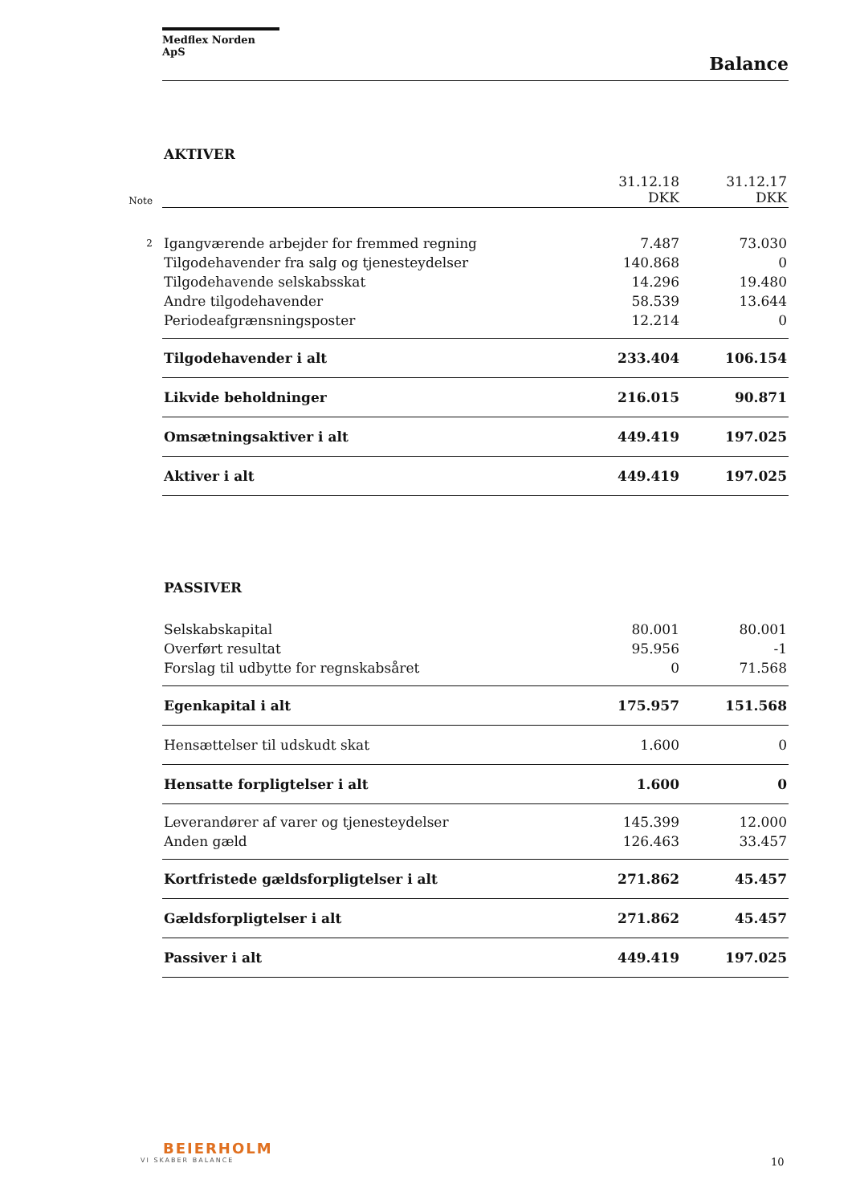Medflex Norden ApS
Balance
| | AKTIVER | | |
| Note | | 31.12.18 DKK | 31.12.17 DKK |
| 2 | Igangværende arbejder for fremmed regning | 7.487 | 73.030 |
| | Tilgodehavender fra salg og tjenesteydelser | 140.868 | 0 |
| | Tilgodehavende selskabsskat | 14.296 | 19.480 |
| | Andre tilgodehavender | 58.539 | 13.644 |
| | Periodeafgrænsningsposter | 12.214 | 0 |
| | Tilgodehavender i alt | 233.404 | 106.154 |
| | Likvide beholdninger | 216.015 | 90.871 |
| | Omsætningsaktiver i alt | 449.419 | 197.025 |
| | Aktiver i alt | 449.419 | 197.025 |
| | PASSIVER | | |
| | Selskabskapital | 80.001 | 80.001 |
| | Overført resultat | 95.956 | -1 |
| | Forslag til udbytte for regnskabsåret | 0 | 71.568 |
| | Egenkapital i alt | 175.957 | 151.568 |
| | Hensættelser til udskudt skat | 1.600 | 0 |
| | Hensatte forpligtelser i alt | 1.600 | 0 |
| | Leverandører af varer og tjenesteydelser | 145.399 | 12.000 |
| | Anden gæld | 126.463 | 33.457 |
| | Kortfristede gældsforpligtelser i alt | 271.862 | 45.457 |
| | Gældsforpligtelser i alt | 271.862 | 45.457 |
| | Passiver i alt | 449.419 | 197.025 |
BEIERHOLM
VI SKABER BALANCE
10